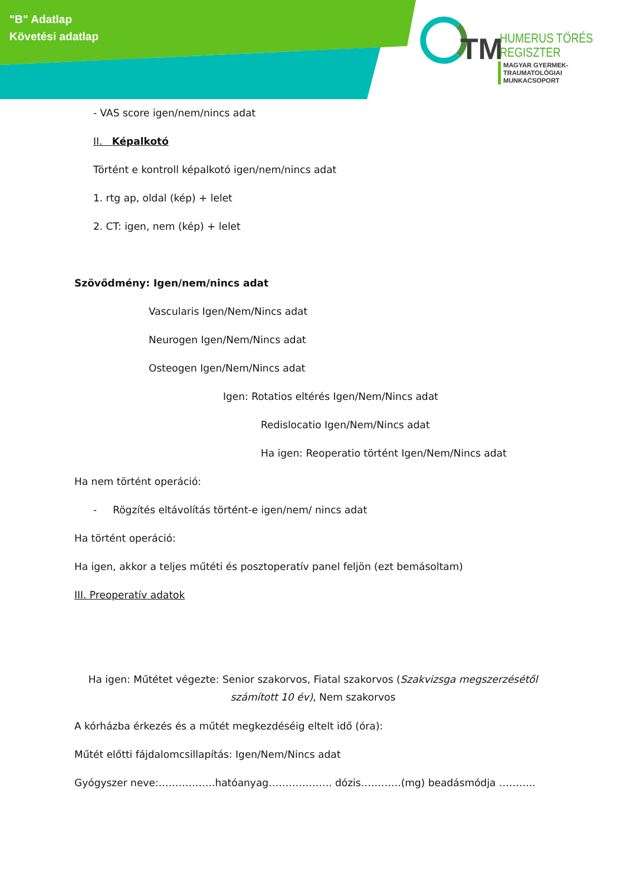"B" Adatlap
Követési adatlap
TM
HUMERUS TÖRÉS
REGISZTER
MAGYAR GYERMEK-TRAUMATOLÓGIAI
MUNKACSOPORT
- VAS score igen/nem/nincs adat
II. Képalkotó
Történt e kontroll képalkotó igen/nem/nincs adat
1. rtg ap, oldal (kép) + lelet
2. CT: igen, nem (kép) + lelet
Szövődmény: Igen/nem/nincs adat
Vascularis Igen/Nem/Nincs adat
Neurogen Igen/Nem/Nincs adat
Osteogen Igen/Nem/Nincs adat
Igen: Rotatios eltérés Igen/Nem/Nincs adat
Redislocatio Igen/Nem/Nincs adat
Ha igen: Reoperatio történt Igen/Nem/Nincs adat
Ha nem történt operáció:
- Rögzítés eltávolítás történt-e igen/nem/ nincs adat
Ha történt operáció:
Ha igen, akkor a teljes műtéti és posztoperatív panel feljön (ezt bemásoltam)
III. Preoperatív adatok
Ha igen: Műtétet végezte: Senior szakorvos, Fiatal szakorvos (Szakvizsga megszerzésétől számított 10 év), Nem szakorvos
A kórházba érkezés és a műtét megkezdéséig eltelt idő (óra):
Műtét előtti fájdalomcsillapítás: Igen/Nem/Nincs adat
Gyógyszer neve:……………..hatóanyag………………. dózis…………(mg) beadásmódja ………..